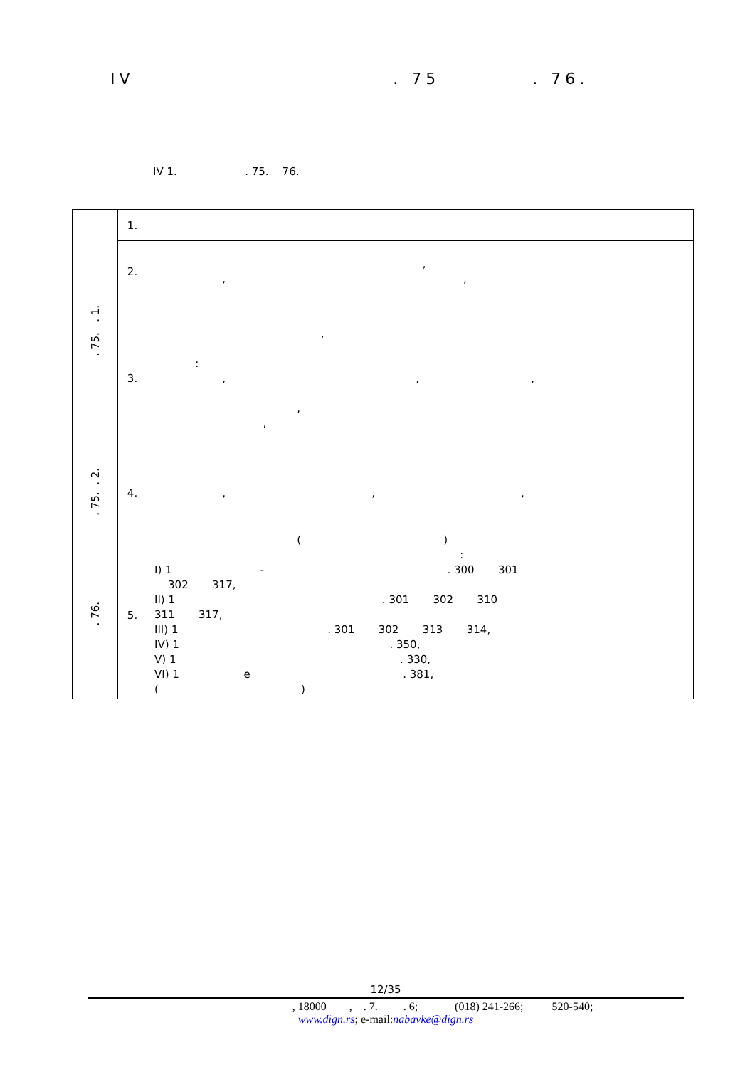IV . 75 . 76.
IV 1. . 75. 76.
| . 75. . 1. | 1. | |
| | 2. | , , , |
| | 3. | , : , , , , , |
| . 75. . 2. | 4. | , , , |
| . 76. | 5. | ( ) : I) 1 - . 300 301 302 317, II) 1 . 301 302 310 311 317, III) 1 . 301 302 313 314, IV) 1 . 350, V) 1 . 330, VI) 1 e . 381, ( ) |
12/35
, 18000 , . 7. . 6; (018) 241-266; 520-540;
www.dign.rs; e-mail:nabavke@dign.rs